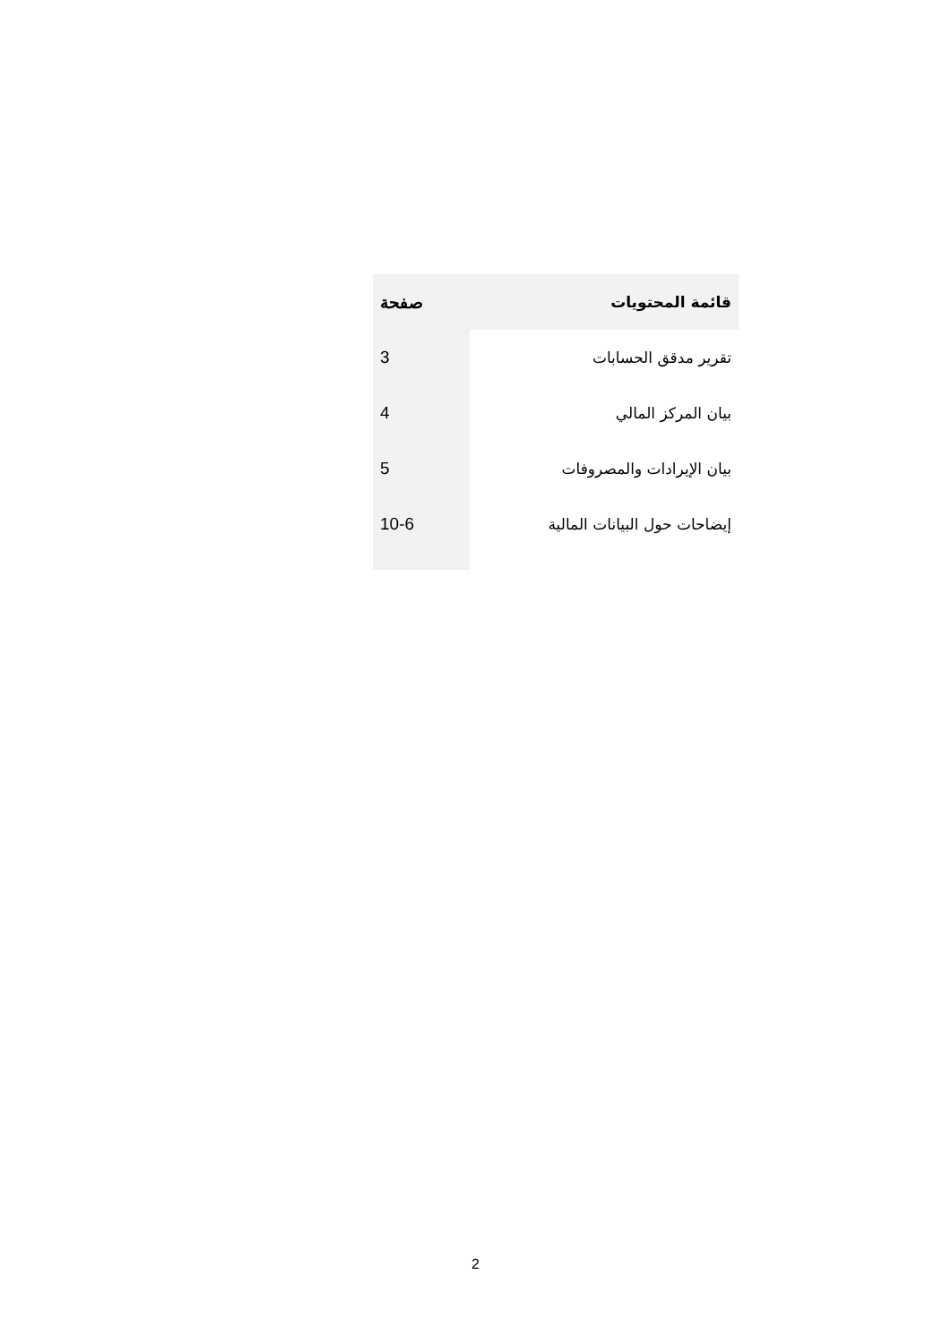| قائمة المحتويات | صفحة |
| --- | --- |
| تقرير مدقق الحسابات | 3 |
| بيان المركز المالي | 4 |
| بيان الإيرادات والمصروفات | 5 |
| إيضاحات حول البيانات المالية | 10-6 |
2